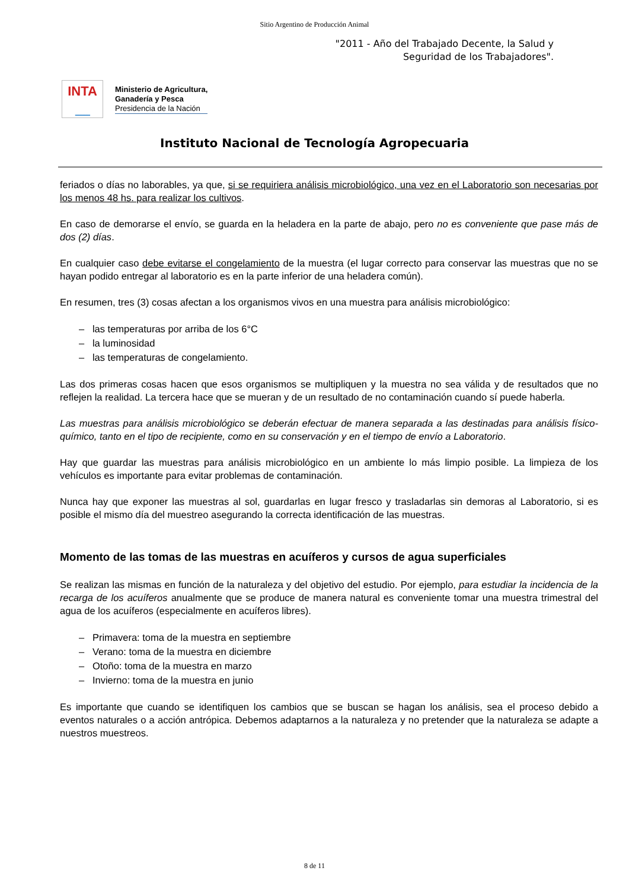Sitio Argentino de Producción Animal
"2011 - Año del Trabajado Decente, la Salud y
Seguridad de los Trabajadores".
INTA
━━━━━
Ministerio de Agricultura,
Ganadería y Pesca
Presidencia de la Nación
Instituto Nacional de Tecnología Agropecuaria
feriados o días no laborables, ya que, si se requiriera análisis microbiológico, una vez en el Laboratorio son necesarias por los menos 48 hs. para realizar los cultivos.
En caso de demorarse el envío, se guarda en la heladera en la parte de abajo, pero no es conveniente que pase más de dos (2) días.
En cualquier caso debe evitarse el congelamiento de la muestra (el lugar correcto para conservar las muestras que no se hayan podido entregar al laboratorio es en la parte inferior de una heladera común).
En resumen, tres (3) cosas afectan a los organismos vivos en una muestra para análisis microbiológico:
– las temperaturas por arriba de los 6°C
– la luminosidad
– las temperaturas de congelamiento.
Las dos primeras cosas hacen que esos organismos se multipliquen y la muestra no sea válida y de resultados que no reflejen la realidad. La tercera hace que se mueran y de un resultado de no contaminación cuando sí puede haberla.
Las muestras para análisis microbiológico se deberán efectuar de manera separada a las destinadas para análisis físico-químico, tanto en el tipo de recipiente, como en su conservación y en el tiempo de envío a Laboratorio.
Hay que guardar las muestras para análisis microbiológico en un ambiente lo más limpio posible. La limpieza de los vehículos es importante para evitar problemas de contaminación.
Nunca hay que exponer las muestras al sol, guardarlas en lugar fresco y trasladarlas sin demoras al Laboratorio, si es posible el mismo día del muestreo asegurando la correcta identificación de las muestras.
Momento de las tomas de las muestras en acuíferos y cursos de agua superficiales
Se realizan las mismas en función de la naturaleza y del objetivo del estudio. Por ejemplo, para estudiar la incidencia de la recarga de los acuíferos anualmente que se produce de manera natural es conveniente tomar una muestra trimestral del agua de los acuíferos (especialmente en acuíferos libres).
– Primavera: toma de la muestra en septiembre
– Verano: toma de la muestra en diciembre
– Otoño: toma de la muestra en marzo
– Invierno: toma de la muestra en junio
Es importante que cuando se identifiquen los cambios que se buscan se hagan los análisis, sea el proceso debido a eventos naturales o a acción antrópica. Debemos adaptarnos a la naturaleza y no pretender que la naturaleza se adapte a nuestros muestreos.
8 de 11